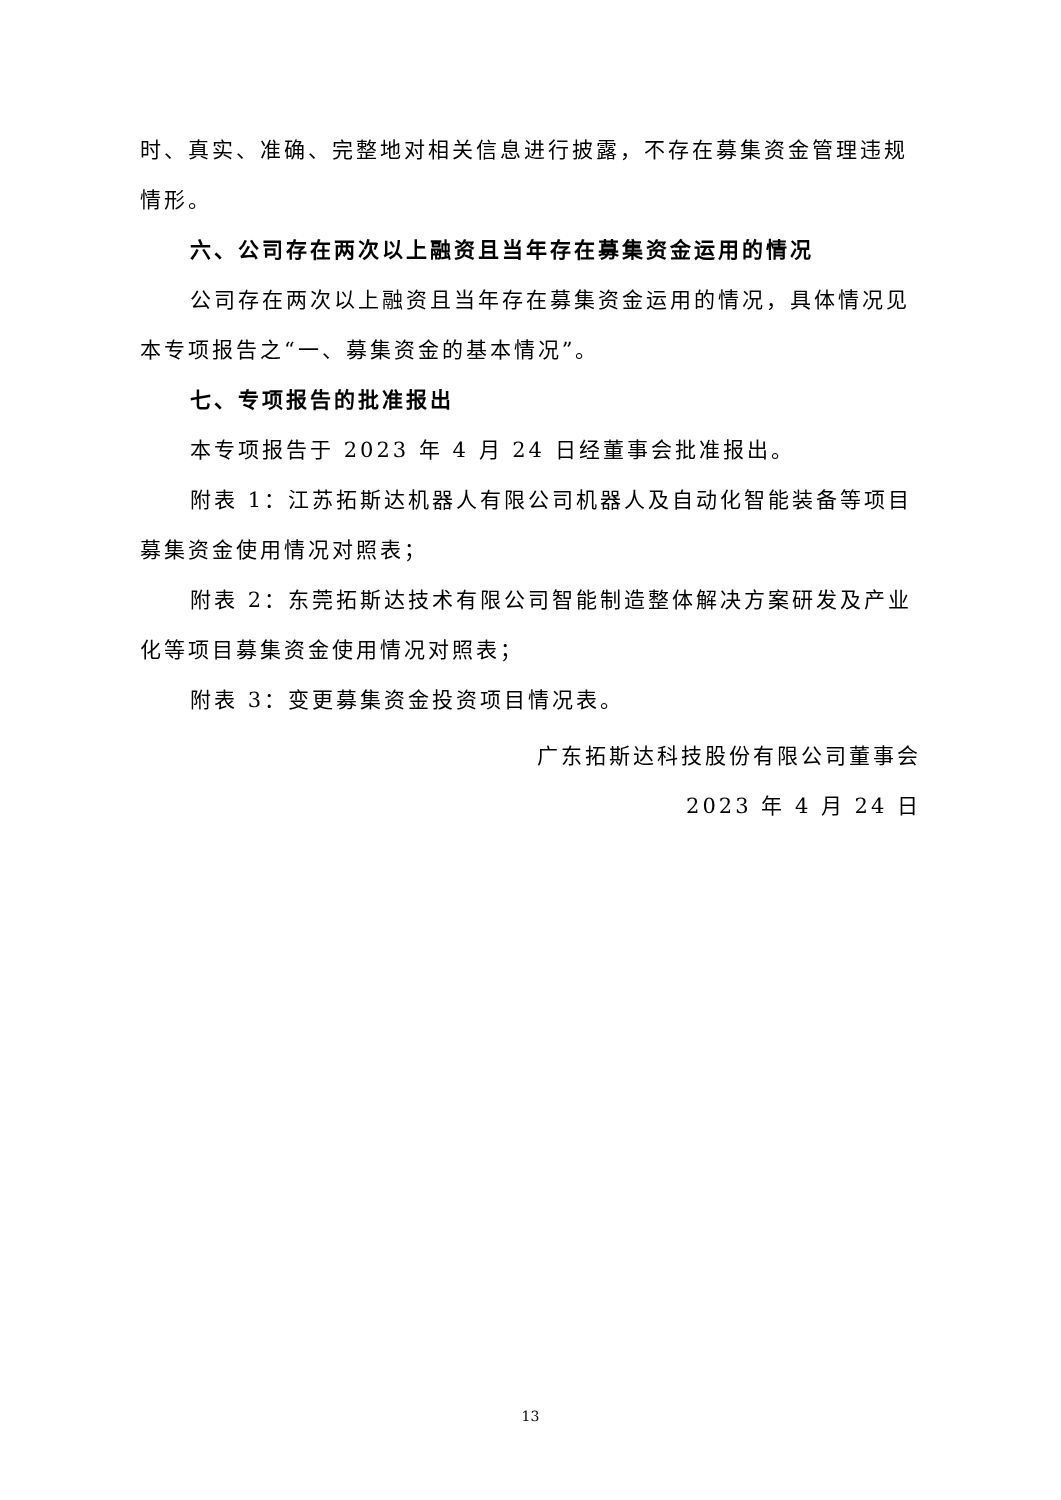时、真实、准确、完整地对相关信息进行披露，不存在募集资金管理违规情形。
六、公司存在两次以上融资且当年存在募集资金运用的情况
公司存在两次以上融资且当年存在募集资金运用的情况，具体情况见本专项报告之“一、募集资金的基本情况”。
七、专项报告的批准报出
本专项报告于 2023 年 4 月 24 日经董事会批准报出。
附表 1：江苏拓斯达机器人有限公司机器人及自动化智能装备等项目募集资金使用情况对照表；
附表 2：东莞拓斯达技术有限公司智能制造整体解决方案研发及产业化等项目募集资金使用情况对照表；
附表 3：变更募集资金投资项目情况表。
广东拓斯达科技股份有限公司董事会
2023 年 4 月 24 日
13